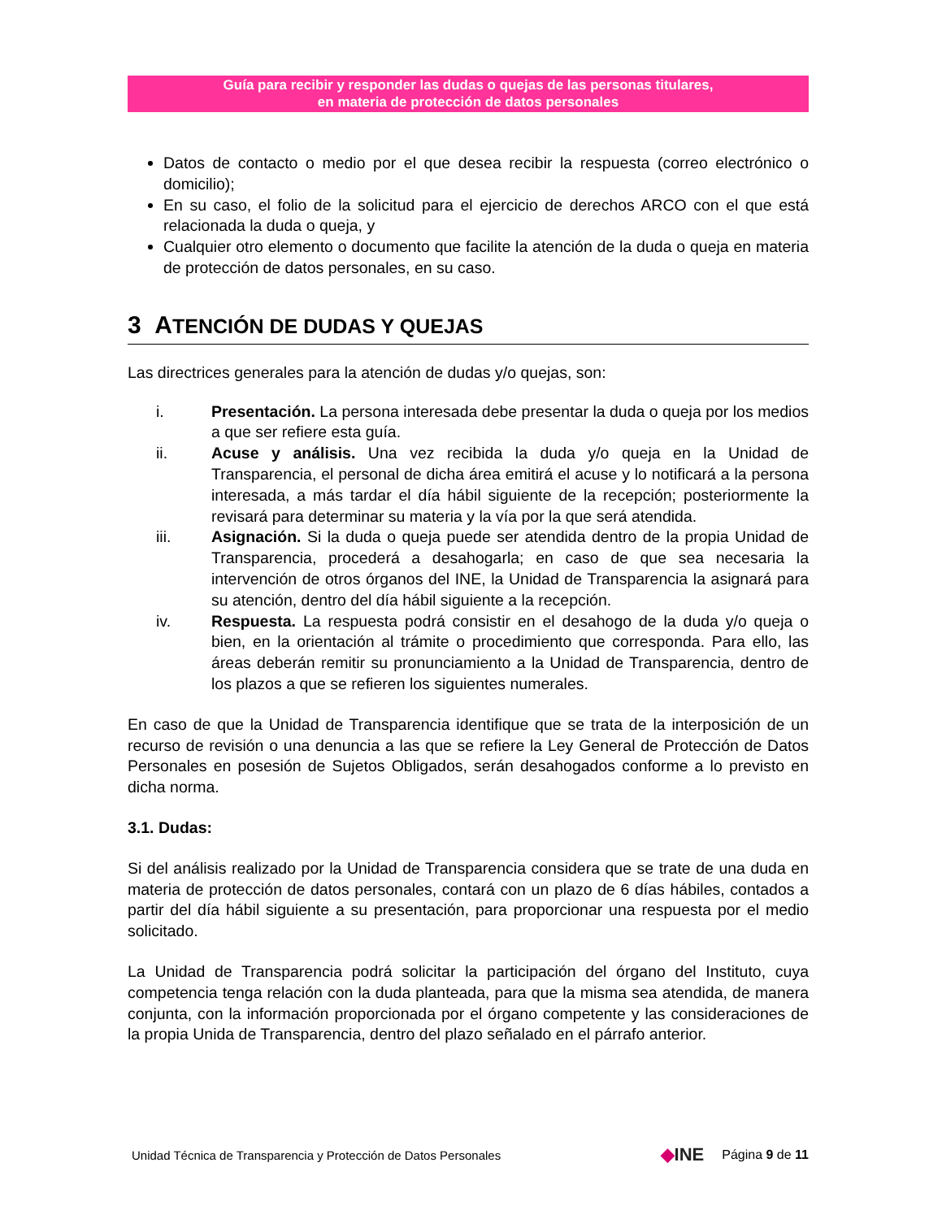Guía para recibir y responder las dudas o quejas de las personas titulares,
en materia de protección de datos personales
Datos de contacto o medio por el que desea recibir la respuesta (correo electrónico o domicilio);
En su caso, el folio de la solicitud para el ejercicio de derechos ARCO con el que está relacionada la duda o queja, y
Cualquier otro elemento o documento que facilite la atención de la duda o queja en materia de protección de datos personales, en su caso.
3 ATENCIÓN DE DUDAS Y QUEJAS
Las directrices generales para la atención de dudas y/o quejas, son:
i. Presentación. La persona interesada debe presentar la duda o queja por los medios a que ser refiere esta guía.
ii. Acuse y análisis. Una vez recibida la duda y/o queja en la Unidad de Transparencia, el personal de dicha área emitirá el acuse y lo notificará a la persona interesada, a más tardar el día hábil siguiente de la recepción; posteriormente la revisará para determinar su materia y la vía por la que será atendida.
iii. Asignación. Si la duda o queja puede ser atendida dentro de la propia Unidad de Transparencia, procederá a desahogarla; en caso de que sea necesaria la intervención de otros órganos del INE, la Unidad de Transparencia la asignará para su atención, dentro del día hábil siguiente a la recepción.
iv. Respuesta. La respuesta podrá consistir en el desahogo de la duda y/o queja o bien, en la orientación al trámite o procedimiento que corresponda. Para ello, las áreas deberán remitir su pronunciamiento a la Unidad de Transparencia, dentro de los plazos a que se refieren los siguientes numerales.
En caso de que la Unidad de Transparencia identifique que se trata de la interposición de un recurso de revisión o una denuncia a las que se refiere la Ley General de Protección de Datos Personales en posesión de Sujetos Obligados, serán desahogados conforme a lo previsto en dicha norma.
3.1. Dudas:
Si del análisis realizado por la Unidad de Transparencia considera que se trate de una duda en materia de protección de datos personales, contará con un plazo de 6 días hábiles, contados a partir del día hábil siguiente a su presentación, para proporcionar una respuesta por el medio solicitado.
La Unidad de Transparencia podrá solicitar la participación del órgano del Instituto, cuya competencia tenga relación con la duda planteada, para que la misma sea atendida, de manera conjunta, con la información proporcionada por el órgano competente y las consideraciones de la propia Unida de Transparencia, dentro del plazo señalado en el párrafo anterior.
Unidad Técnica de Transparencia y Protección de Datos Personales ◆INE Página 9 de 11